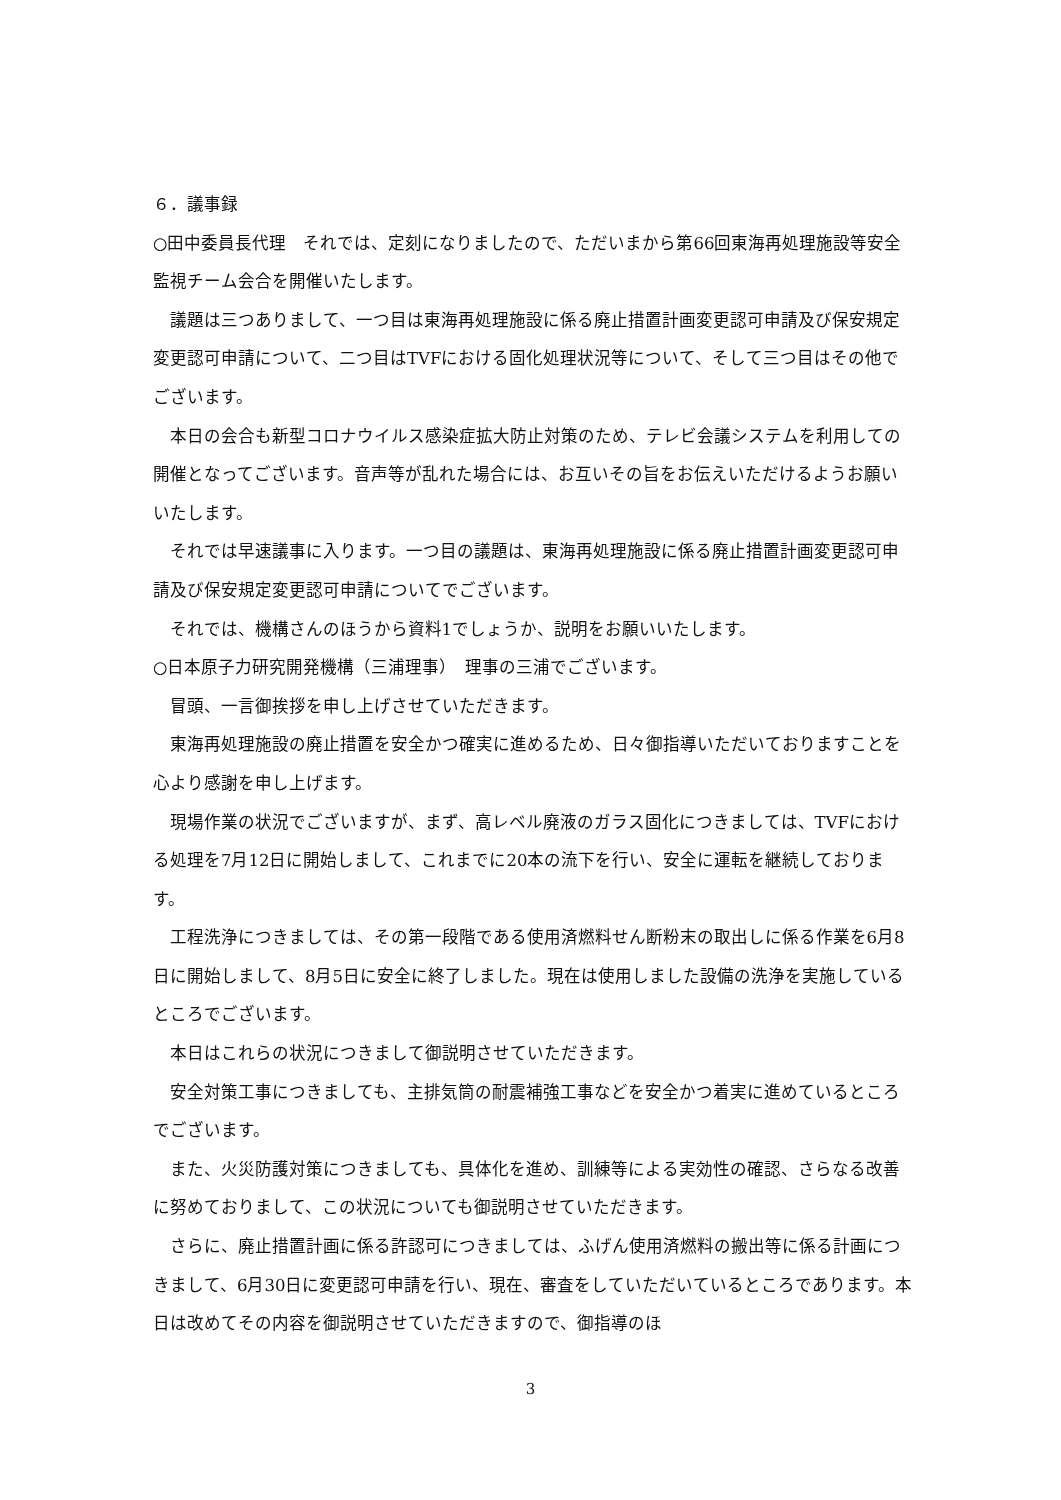６．議事録
○田中委員長代理　それでは、定刻になりましたので、ただいまから第66回東海再処理施設等安全監視チーム会合を開催いたします。
議題は三つありまして、一つ目は東海再処理施設に係る廃止措置計画変更認可申請及び保安規定変更認可申請について、二つ目はTVFにおける固化処理状況等について、そして三つ目はその他でございます。
本日の会合も新型コロナウイルス感染症拡大防止対策のため、テレビ会議システムを利用しての開催となってございます。音声等が乱れた場合には、お互いその旨をお伝えいただけるようお願いいたします。
それでは早速議事に入ります。一つ目の議題は、東海再処理施設に係る廃止措置計画変更認可申請及び保安規定変更認可申請についてでございます。
それでは、機構さんのほうから資料1でしょうか、説明をお願いいたします。
○日本原子力研究開発機構（三浦理事）　理事の三浦でございます。
冒頭、一言御挨拶を申し上げさせていただきます。
東海再処理施設の廃止措置を安全かつ確実に進めるため、日々御指導いただいておりますことを心より感謝を申し上げます。
現場作業の状況でございますが、まず、高レベル廃液のガラス固化につきましては、TVFにおける処理を7月12日に開始しまして、これまでに20本の流下を行い、安全に運転を継続しております。
工程洗浄につきましては、その第一段階である使用済燃料せん断粉末の取出しに係る作業を6月8日に開始しまして、8月5日に安全に終了しました。現在は使用しました設備の洗浄を実施しているところでございます。
本日はこれらの状況につきまして御説明させていただきます。
安全対策工事につきましても、主排気筒の耐震補強工事などを安全かつ着実に進めているところでございます。
また、火災防護対策につきましても、具体化を進め、訓練等による実効性の確認、さらなる改善に努めておりまして、この状況についても御説明させていただきます。
さらに、廃止措置計画に係る許認可につきましては、ふげん使用済燃料の搬出等に係る計画につきまして、6月30日に変更認可申請を行い、現在、審査をしていただいているところであります。本日は改めてその内容を御説明させていただきますので、御指導のほ
3